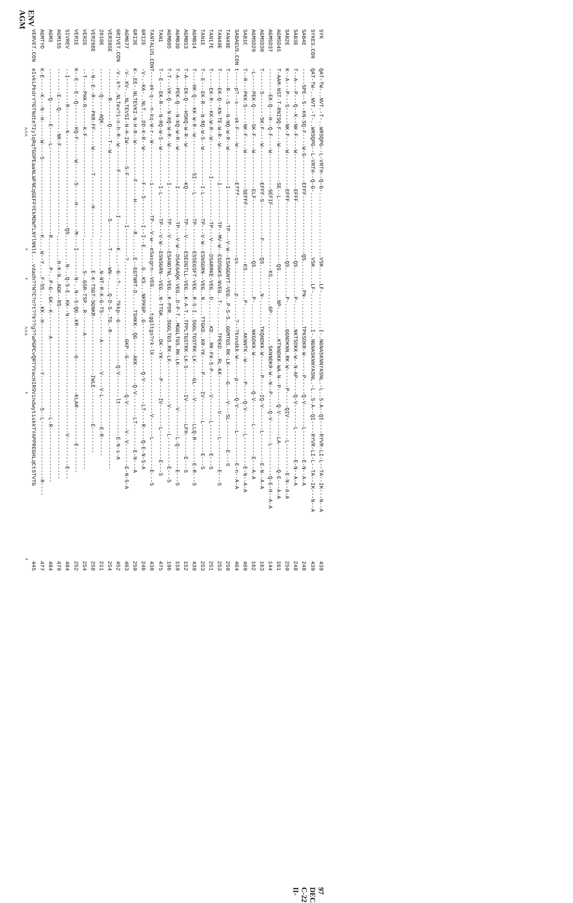AGM ENV
| | ^^^ * * ^^^ * * | |
| VERVET.CON | eIvkLPkdrY?GTNdte?IylqRqfGDPEaaNLWFNCqGEFFYCkMDWfLNYlNNlt...vdadh??N?C?n?t??k??g??aPGPCvQRTYVacHIRSVindwytiskkTYAPPREGHLqCtSTVTG | 445 |
| AGMTYO | K-E-----K---N--H------W----S-----------------------K....W--Y....F-SS.....KK--H---------------Y----------S--L------------------R---- | 477 |
| AGM3 | ---------Q-------E-----L---------------------------R.........P-..P-G-.GK--K-------A------------------------L-R----------------- | 484 |
| AGM155 | --------E---Q-------NK-F---------------------------........H-K-N..AGK--RS----------------------------------------------------- | 479 |
| SIVREV | --I--------R-------K-----------------------------QS.........N-..Q-S-E..KK--N------------------------------------V---------E--- | 484 |
| VER1E | K--E---E--Q-------KQ-F------W------S-----H--------M----I--------N-..N--S-QG..KR---------G-----------KLAR-----------E-------- | 252 |
| VER2E | --T----PHK-R------K-F-------------------------------..........S-.GSR-TSP..R------A----------------------------------------- | 254 |
| VER266E | --N--E--R----PKR-FF-----W-------T---------H---------..........E-K-TSGT-SGNKR------------------IWLE-----------E-------- | 258 |
| 2010E | --------Q-----AQK-----------------------------------..........N-NT-R-K-G-TS-.------A---------V----V-L---------E-R------ | 211 |
| VER385E | ---------R-------Q----T--W--------------------S--------T-----WN--....Q-D-S-.TG.-R------------------------------------------ | 254 |
| GRIVET.CON | -V-.k?-.NLTev?i-n-h-R--W-------F-------------I---------K....--G--?-....?kkp--G-------------Q-V-------lt----------E-N-s-A | 452 |
| AGM677 | -V-.KV-..NLTEVSI-N-H-IW-------S-F---------------I---------?........................GKP.-G-----------Q-V--------V--V-------E-N-S-A | 463 |
| GRI3E | K-.EE-.NLTEVKI-N-H-R--W-----------F-----H---------R.......E--EGTNRT-D.....TSHKK-.QG-----AKK------Q-V-------LT--------E-N---A | 250 |
| GRI2E | -V-.-KA-..NLT...DD-K-R--W----------F---S--------I--I--E......G..KS...NKPKGP..G---------------Q-V-------LT----R----Q-E-N-S-A | 246 |
| TANTALUS.CON | T----ek-q---n-kq-W-r--W------------i---------TP---V-w--eSasgrn--VEG........tggltgs?rk-lk------------------V------L---------E---S | 438 |
| TAN1 | T--E---EK-R---N-RQ-W-S--W-----------I-L-------TP---V-W--ESNSGRN--VEG..N-TTGK.......DK--YK------P-----IV-------L---------E---S | 475 |
| AGMB05 | T-T---VK-Q---N-KQ-W-R--W-----------I----------TP---V----ESANGTNL-VEG..K-PDR..SGGLTGS.RK-LK-------------V--------L---------E---S | 196 |
| AGMB30 | T-A---PEK-Q---N-KQ-W-R--W-----------I----------TP---V-W--DSAEGAQK-VEG..D-P-T..MGGLTGS.RK-LK-------------V--------L-Q-------E---S | 159 |
| AGMB53 | T-A---EK-Q---HSKQ-W-R--W-----------KQ---------TP---V----ESEDGTLL-VEG..K-A-T..TPPLTGSTRK-LK-S--------IV-------LFH-------E---S | 152 |
| AGMB14 | T----HK-Q---KK-W-R--W-----------SI----L-------TP--------ESSEGSFT-VEG..R-S-I..SGGLTGSTRK-LK-----GL----V-------LLQ-R-------E-R---S | 439 |
| TAN1E | T--E---EK-R---N-RQ-W-S--W-----------I-L-------TP---V-W--ESNSGRN--VEG..N.....TTGKD..KR-YK-----P-----IV-------L---------E---S | 253 |
| TAN17E | T-----EK-R---KK-W-R--W-----------I-------------TP---V----DSARRKE-VEG..D........KD...RK-FK-S-P-------V-------L---------E---S | 251 |
| TAN40E | T-----EK-Q--KN-TE-W-R--W-----------I-----------TP--MV-W--ESDSGKS-NVEG..T-........TPEKD...RL-KK-----------V-------L---------E---S | 253 |
| TAN49E | T-----R---S---N-NQ-W-R--W-----------I-----------TP---V-W--ESAGGNYT-VEG..P-S-S..GGMTGS.RK-LK-----G-----V---SL---------E---S | 259 |
| SABAEUS.CON | t-----p?--s----sk-F----W-----------Efff-------------------qs.........p.......?--?knndkk-W------p-----Q-V-------L---------E-n--A-A | 464 |
| SAB1C | T--R---PKK-S-----NK-F----W-----------SEFFF------------------KS.........P-........AKNNTK--W------P-----Q-V-------L---------E-N--A-A | 469 |
| AGMSD29 | -L-----PEK-Q-----SK-F----W-----------ELF-------------------QS.........P-........NKGDKK-W-----------Q-V-------L---------E---A-A | 162 |
| AGMSD30 | T------S-------SK-F----W-----------EFFF-S-----------F-----QS.........N-........TKQNDKK-W------P-----IQ-V-------L---------E-N--A-A | 163 |
| AGMSD37 | --------EK-Q---H--Q-F----W-----------SEFIF--------------------KS.........GP-.........SKNNDKR-W--N--P-----Q-V-------L---------Q-E-H--A-A | 144 |
| AGMSD45 | T-AAM-NST-T-RNISQ-F----W-----------SE--L--------------------QS.........NP-.........KTNNDKK-WA-N--P-----Q-V-------LA--------Q-E---A-A | 161 |
| SAB2E | K--A---P---S-----NK-F----W-----------EFFF------------------QS.........P-........GGNDKNN.RK-W------P-----QIV-------L---------E-N--A-A | 250 |
| SAB3E | T--A---P---Q--K--NK-F----W-----------EFFF------------------QS.........P-........NKTSDKK-W--N-AP-----Q-V-------L---------E-N--A-A | 248 |
| SAB4E | -----SPE--S--KN-SQ-F----W-G--------EFFF------------------QS.........PN-........TPKSDKR-W------P-----Q-V-------L---------E-N--A-A | 248 |
| SYKES.CON | QAT-TW-..NVT.-T-..WRSQPG--L-VRTH--Q-G-....................VSK.....LF-...........I-.NGNASKNNYASNL.-L..S-A--QI----RYVR-LI-L--TA--IK---N--A | 439 |
| SYK | QAT-TW-..NVT.-T-..WRSQPG--L-VRTH--Q-G-....................VSK.....LF-...........I-.NGNASKNNYASNL.-L..S-A--QI----RYVR-LI-L--TA--IK---N--A | 439 |
II-C-22
DEC 97